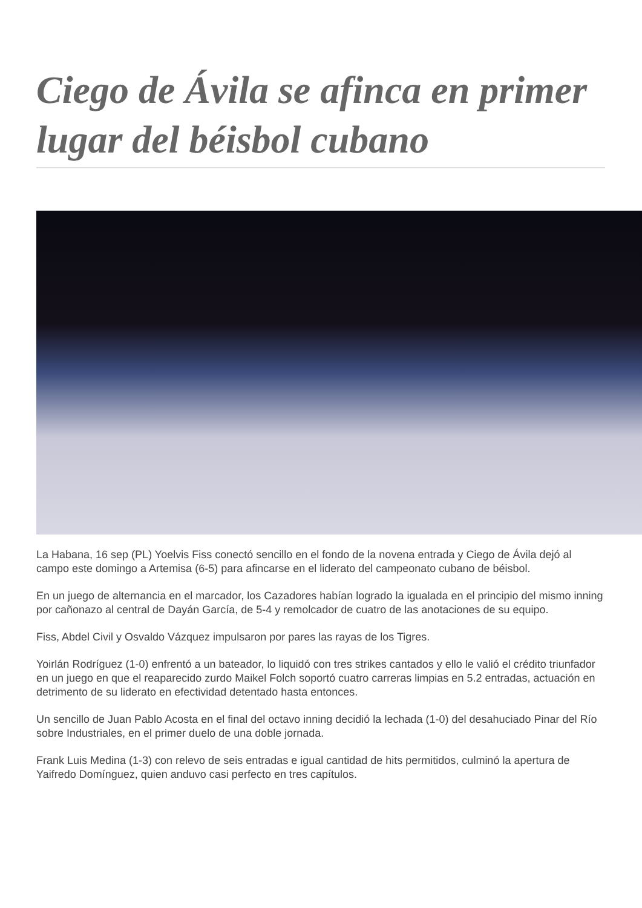Ciego de Ávila se afinca en primer lugar del béisbol cubano
La Habana, 16 sep (PL) Yoelvis Fiss conectó sencillo en el fondo de la novena entrada y Ciego de Ávila dejó al campo este domingo a Artemisa (6-5) para afincarse en el liderato del campeonato cubano de béisbol.
En un juego de alternancia en el marcador, los Cazadores habían logrado la igualada en el principio del mismo inning por cañonazo al central de Dayán García, de 5-4 y remolcador de cuatro de las anotaciones de su equipo.
Fiss, Abdel Civil y Osvaldo Vázquez impulsaron por pares las rayas de los Tigres.
Yoirlán Rodríguez (1-0) enfrentó a un bateador, lo liquidó con tres strikes cantados y ello le valió el crédito triunfador en un juego en que el reaparecido zurdo Maikel Folch soportó cuatro carreras limpias en 5.2 entradas, actuación en detrimento de su liderato en efectividad detentado hasta entonces.
Un sencillo de Juan Pablo Acosta en el final del octavo inning decidió la lechada (1-0) del desahuciado Pinar del Río sobre Industriales, en el primer duelo de una doble jornada.
Frank Luis Medina (1-3) con relevo de seis entradas e igual cantidad de hits permitidos, culminó la apertura de Yaifredo Domínguez, quien anduvo casi perfecto en tres capítulos.